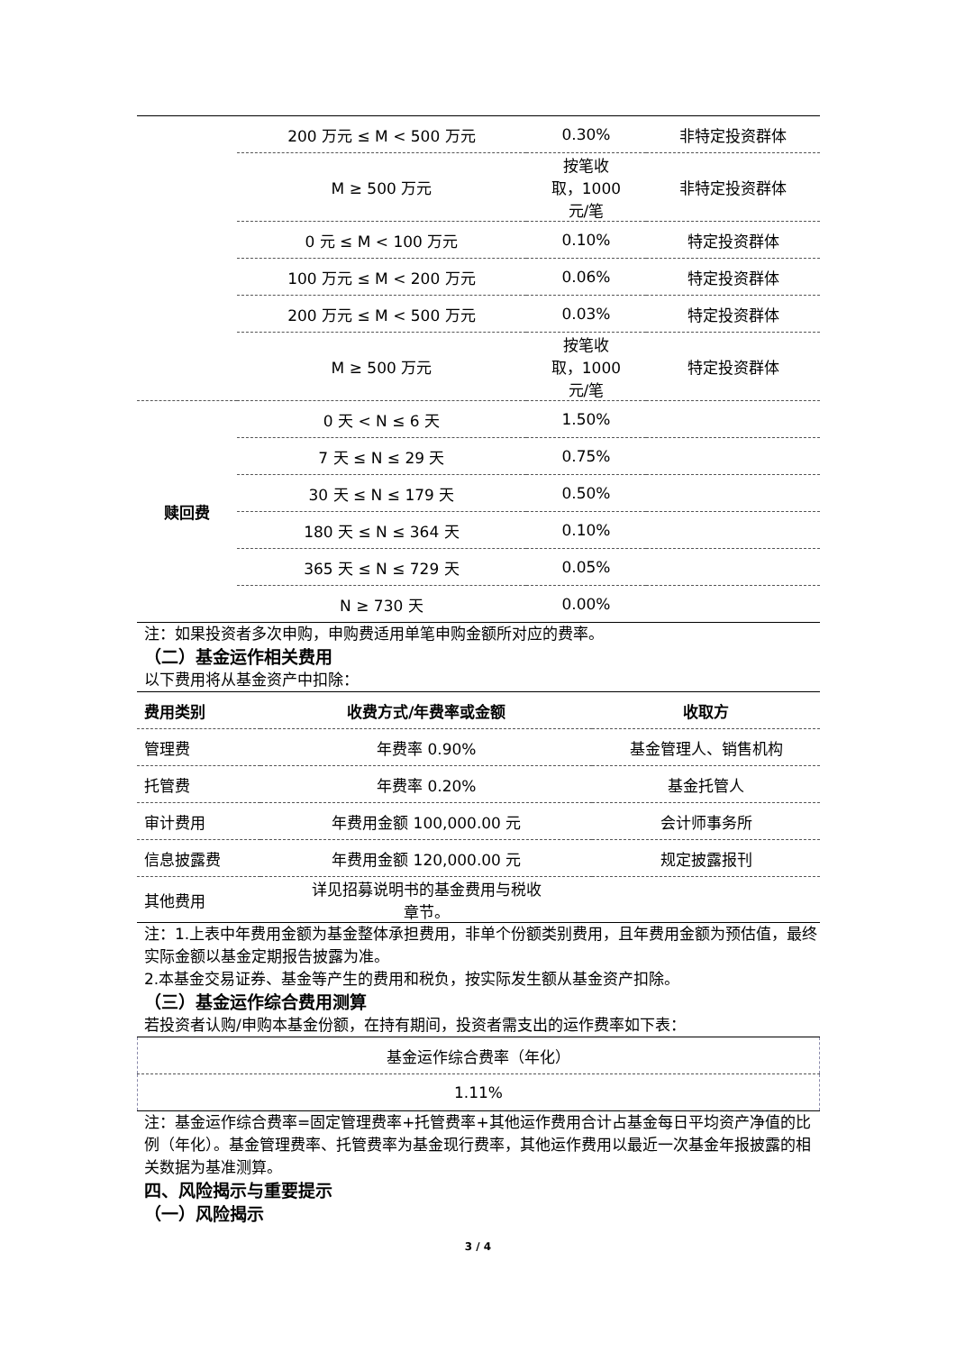| | 200 万元 ≤ M < 500 万元 | 0.30% | 非特定投资群体 |
| | M ≥ 500 万元 | 按笔收 取，1000 元/笔 | 非特定投资群体 |
| | 0 元 ≤ M < 100 万元 | 0.10% | 特定投资群体 |
| | 100 万元 ≤ M < 200 万元 | 0.06% | 特定投资群体 |
| | 200 万元 ≤ M < 500 万元 | 0.03% | 特定投资群体 |
| | M ≥ 500 万元 | 按笔收 取，1000 元/笔 | 特定投资群体 |
| 赎回费 | 0 天 < N ≤ 6 天 | 1.50% | |
| | 7 天 ≤ N ≤ 29 天 | 0.75% | |
| | 30 天 ≤ N ≤ 179 天 | 0.50% | |
| | 180 天 ≤ N ≤ 364 天 | 0.10% | |
| | 365 天 ≤ N ≤ 729 天 | 0.05% | |
| | N ≥ 730 天 | 0.00% | |
注：如果投资者多次申购，申购费适用单笔申购金额所对应的费率。
（二）基金运作相关费用
以下费用将从基金资产中扣除：
| 费用类别 | 收费方式/年费率或金额 | 收取方 |
| --- | --- | --- |
| 管理费 | 年费率 0.90% | 基金管理人、销售机构 |
| 托管费 | 年费率 0.20% | 基金托管人 |
| 审计费用 | 年费用金额 100,000.00 元 | 会计师事务所 |
| 信息披露费 | 年费用金额 120,000.00 元 | 规定披露报刊 |
| 其他费用 | 详见招募说明书的基金费用与税收 章节。 | |
注：1.上表中年费用金额为基金整体承担费用，非单个份额类别费用，且年费用金额为预估值，最终实际金额以基金定期报告披露为准。
2.本基金交易证券、基金等产生的费用和税负，按实际发生额从基金资产扣除。
（三）基金运作综合费用测算
若投资者认购/申购本基金份额，在持有期间，投资者需支出的运作费率如下表：
| 基金运作综合费率（年化） |
| 1.11% |
注：基金运作综合费率=固定管理费率+托管费率+其他运作费用合计占基金每日平均资产净值的比例（年化）。基金管理费率、托管费率为基金现行费率，其他运作费用以最近一次基金年报披露的相关数据为基准测算。
四、风险揭示与重要提示
（一）风险揭示
3 / 4